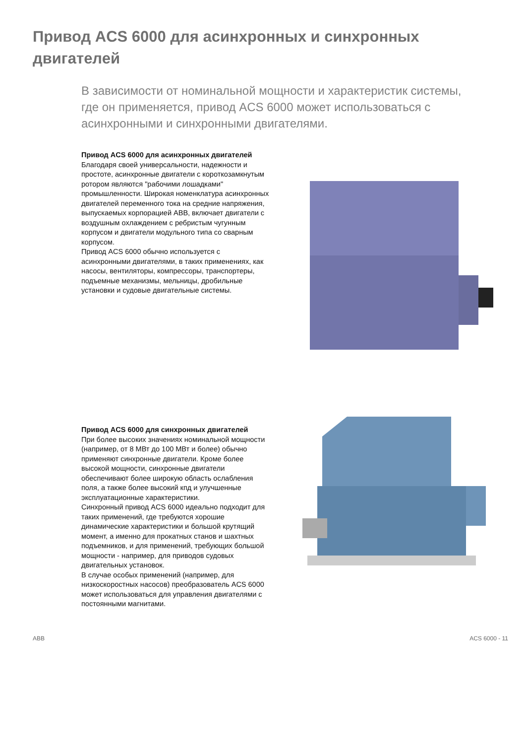Привод ACS 6000 для асинхронных и синхронных двигателей
В зависимости от номинальной мощности и характеристик системы, где он применяется, привод ACS 6000 может использоваться с асинхронными и синхронными двигателями.
Привод ACS 6000 для асинхронных двигателей
Благодаря своей универсальности, надежности и простоте, асинхронные двигатели с короткозамкнутым ротором являются "рабочими лошадками" промышленности. Широкая номенклатура асинхронных двигателей переменного тока на средние напряжения, выпускаемых корпорацией ABB, включает двигатели с воздушным охлаждением с ребристым чугунным корпусом и двигатели модульного типа со сварным корпусом.
Привод ACS 6000 обычно используется с асинхронными двигателями, в таких применениях, как насосы, вентиляторы, компрессоры, транспортеры, подъемные механизмы, мельницы, дробильные установки и судовые двигательные системы.
Привод ACS 6000 для синхронных двигателей
При более высоких значениях номинальной мощности (например, от 8 МВт до 100 МВт и более) обычно применяют синхронные двигатели. Кроме более высокой мощности, синхронные двигатели обеспечивают более широкую область ослабления поля, а также более высокий кпд и улучшенные эксплуатационные характеристики.
Синхронный привод ACS 6000 идеально подходит для таких применений, где требуются хорошие динамические характеристики и большой крутящий момент, а именно для прокатных станов и шахтных подъемников, и для применений, требующих большой мощности - например, для приводов судовых двигательных установок.
В случае особых применений (например, для низкоскоростных насосов) преобразователь ACS 6000 может использоваться для управления двигателями с постоянными магнитами.
ABB ACS 6000 - 11